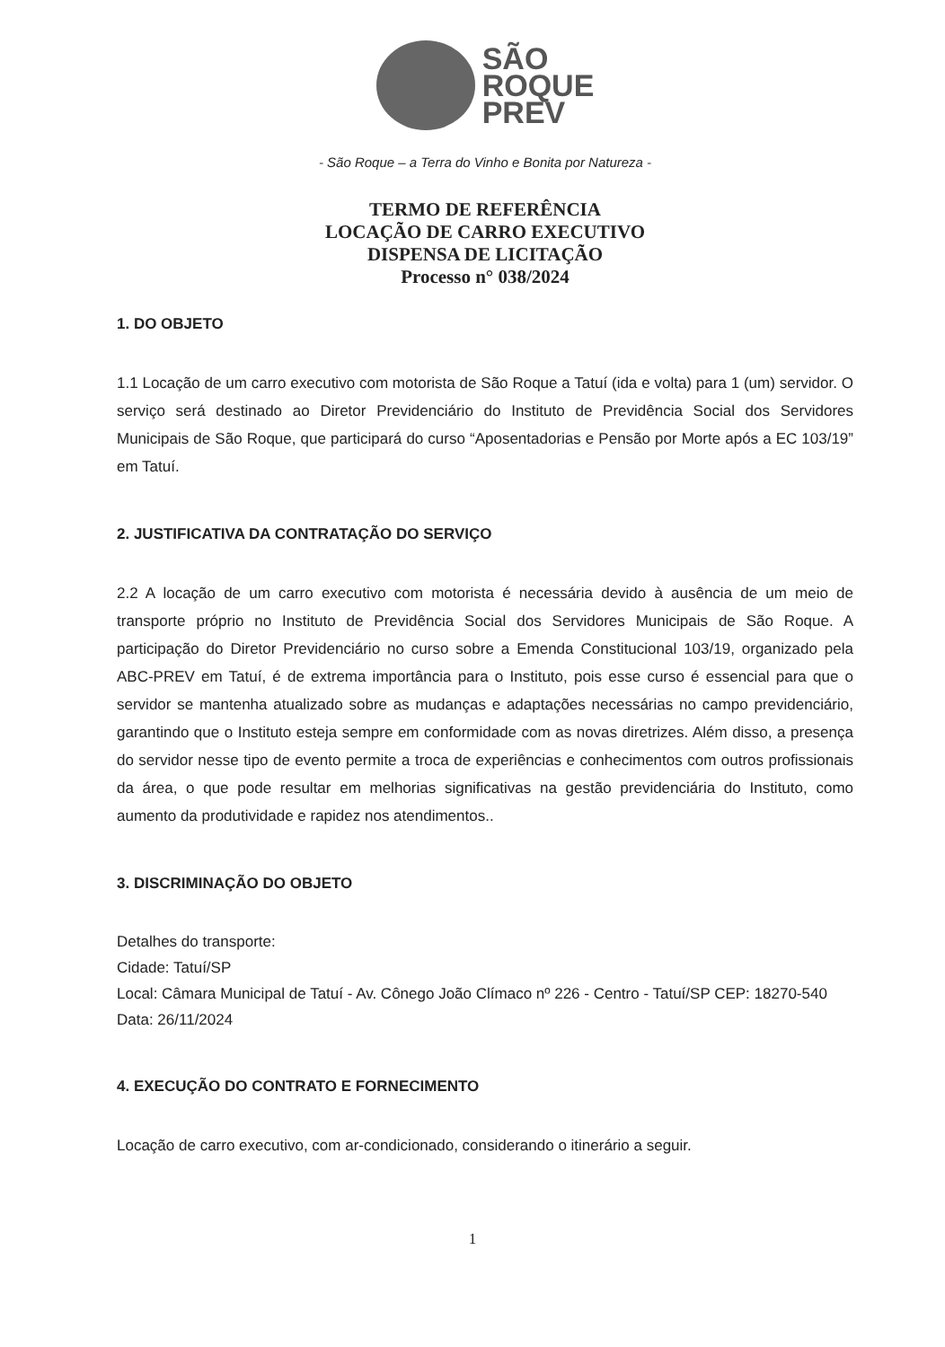SÃO
ROQUE
PREV
- São Roque – a Terra do Vinho e Bonita por Natureza -
TERMO DE REFERÊNCIA
LOCAÇÃO DE CARRO EXECUTIVO
DISPENSA DE LICITAÇÃO
Processo n° 038/2024
1. DO OBJETO
1.1 Locação de um carro executivo com motorista de São Roque a Tatuí (ida e volta) para 1 (um) servidor. O serviço será destinado ao Diretor Previdenciário do Instituto de Previdência Social dos Servidores Municipais de São Roque, que participará do curso “Aposentadorias e Pensão por Morte após a EC 103/19” em Tatuí.
2. JUSTIFICATIVA DA CONTRATAÇÃO DO SERVIÇO
2.2 A locação de um carro executivo com motorista é necessária devido à ausência de um meio de transporte próprio no Instituto de Previdência Social dos Servidores Municipais de São Roque. A participação do Diretor Previdenciário no curso sobre a Emenda Constitucional 103/19, organizado pela ABC-PREV em Tatuí, é de extrema importância para o Instituto, pois esse curso é essencial para que o servidor se mantenha atualizado sobre as mudanças e adaptações necessárias no campo previdenciário, garantindo que o Instituto esteja sempre em conformidade com as novas diretrizes. Além disso, a presença do servidor nesse tipo de evento permite a troca de experiências e conhecimentos com outros profissionais da área, o que pode resultar em melhorias significativas na gestão previdenciária do Instituto, como aumento da produtividade e rapidez nos atendimentos..
3. DISCRIMINAÇÃO DO OBJETO
Detalhes do transporte:
Cidade: Tatuí/SP
Local: Câmara Municipal de Tatuí - Av. Cônego João Clímaco nº 226 - Centro - Tatuí/SP CEP: 18270-540
Data: 26/11/2024
4. EXECUÇÃO DO CONTRATO E FORNECIMENTO
Locação de carro executivo, com ar-condicionado, considerando o itinerário a seguir.
1